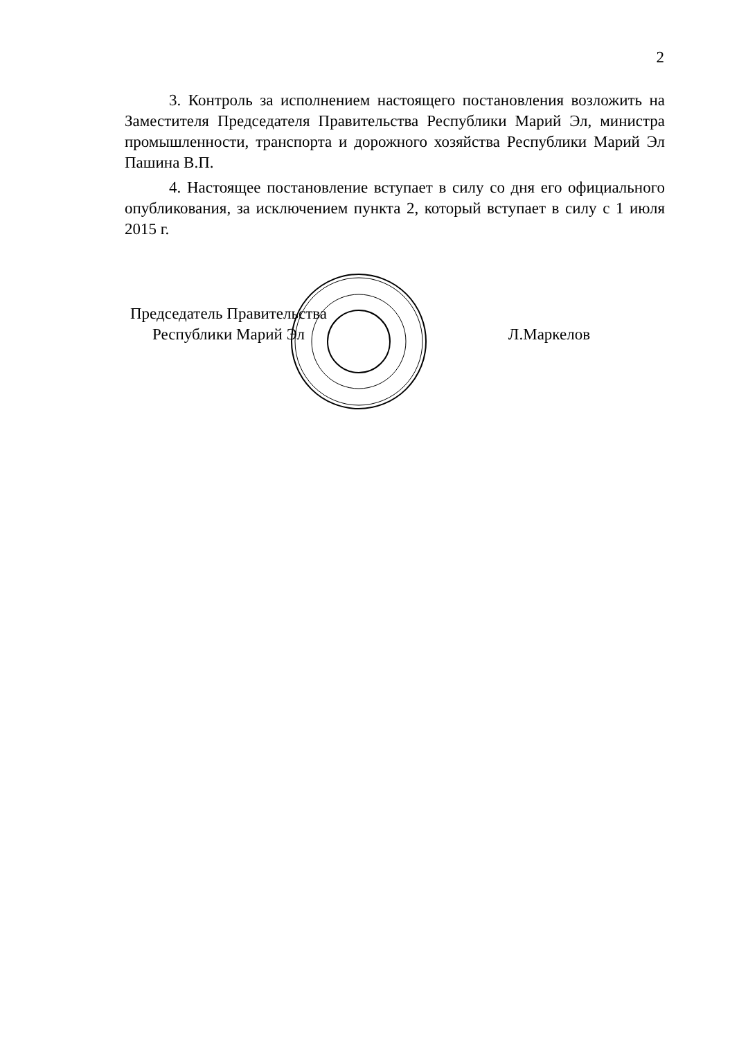2
3. Контроль за исполнением настоящего постановления возложить на Заместителя Председателя Правительства Республики Марий Эл, министра промышленности, транспорта и дорожного хозяйства Республики Марий Эл Пашина В.П.
4. Настоящее постановление вступает в силу со дня его официального опубликования, за исключением пункта 2, который вступает в силу с 1 июля 2015 г.
Председатель Правительства
Республики Марий Эл
Л.Маркелов